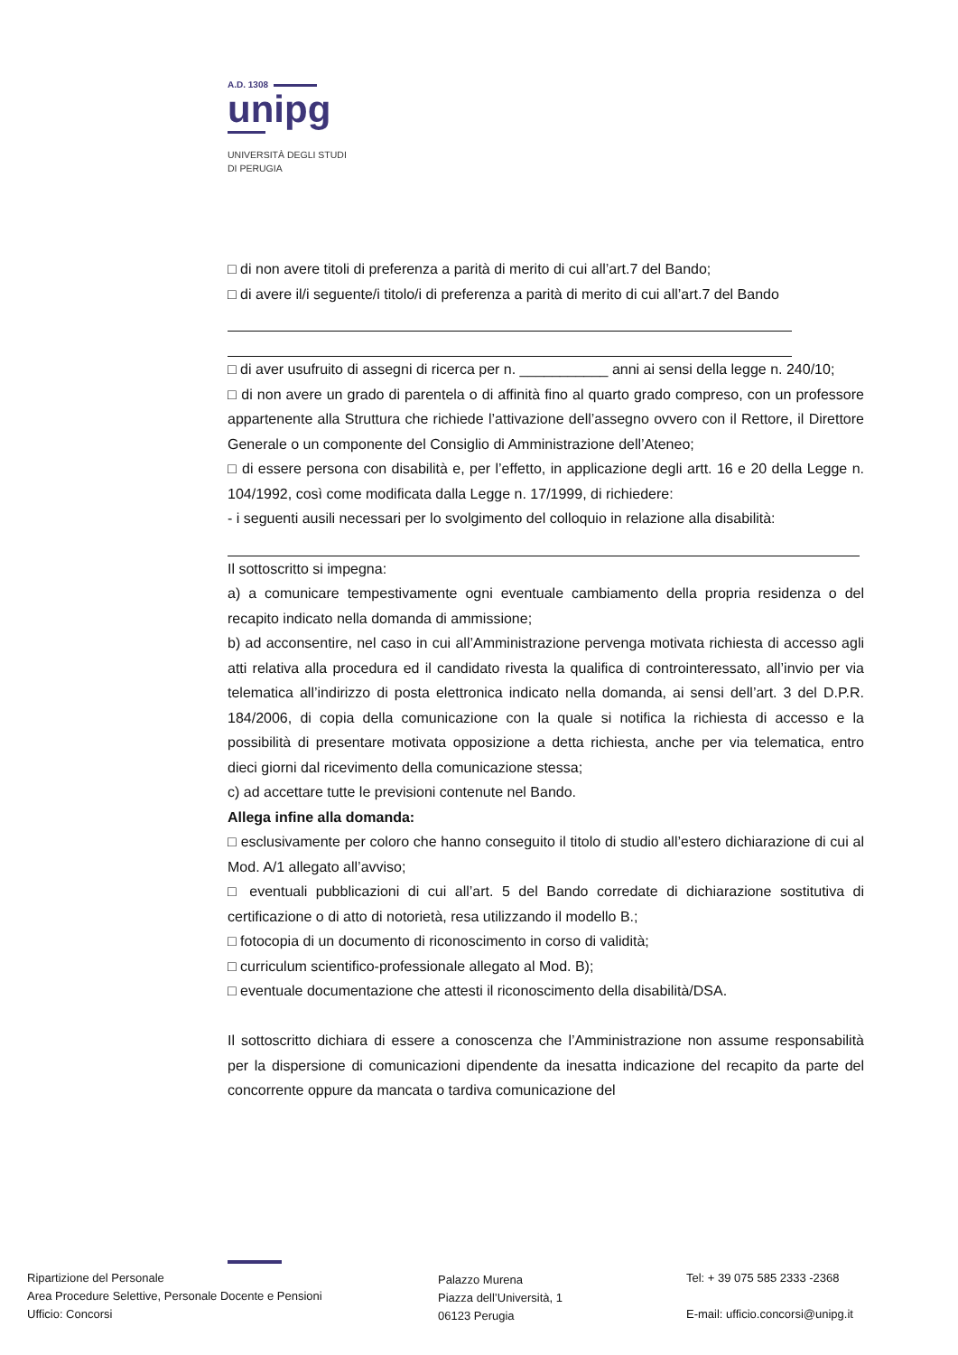A.D. 1308
unipg
UNIVERSITÀ DEGLI STUDI
DI PERUGIA
□ di non avere titoli di preferenza a parità di merito di cui all’art.7 del Bando;
□ di avere il/i seguente/i titolo/i di preferenza a parità di merito di cui all’art.7 del Bando
□ di aver usufruito di assegni di ricerca per n. ___________ anni ai sensi della legge n. 240/10;
□ di non avere un grado di parentela o di affinità fino al quarto grado compreso, con un professore appartenente alla Struttura che richiede l’attivazione dell’assegno ovvero con il Rettore, il Direttore Generale o un componente del Consiglio di Amministrazione dell’Ateneo;
□ di essere persona con disabilità e, per l’effetto, in applicazione degli artt. 16 e 20 della Legge n. 104/1992, così come modificata dalla Legge n. 17/1999, di richiedere:
- i seguenti ausili necessari per lo svolgimento del colloquio in relazione alla disabilità:
Il sottoscritto si impegna:
a) a comunicare tempestivamente ogni eventuale cambiamento della propria residenza o del recapito indicato nella domanda di ammissione;
b) ad acconsentire, nel caso in cui all’Amministrazione pervenga motivata richiesta di accesso agli atti relativa alla procedura ed il candidato rivesta la qualifica di controinteressato, all’invio per via telematica all’indirizzo di posta elettronica indicato nella domanda, ai sensi dell’art. 3 del D.P.R. 184/2006, di copia della comunicazione con la quale si notifica la richiesta di accesso e la possibilità di presentare motivata opposizione a detta richiesta, anche per via telematica, entro dieci giorni dal ricevimento della comunicazione stessa;
c) ad accettare tutte le previsioni contenute nel Bando.
Allega infine alla domanda:
□ esclusivamente per coloro che hanno conseguito il titolo di studio all’estero dichiarazione di cui al Mod. A/1 allegato all’avviso;
□ eventuali pubblicazioni di cui all’art. 5 del Bando corredate di dichiarazione sostitutiva di certificazione o di atto di notorietà, resa utilizzando il modello B.;
□ fotocopia di un documento di riconoscimento in corso di validità;
□ curriculum scientifico-professionale allegato al Mod. B);
□ eventuale documentazione che attesti il riconoscimento della disabilità/DSA.
Il sottoscritto dichiara di essere a conoscenza che l’Amministrazione non assume responsabilità per la dispersione di comunicazioni dipendente da inesatta indicazione del recapito da parte del concorrente oppure da mancata o tardiva comunicazione del
Ripartizione del Personale
Area Procedure Selettive, Personale Docente e Pensioni
Ufficio: Concorsi
Palazzo Murena
Piazza dell’Università, 1
06123 Perugia
Tel: + 39 075 585 2333 -2368
E-mail: ufficio.concorsi@unipg.it